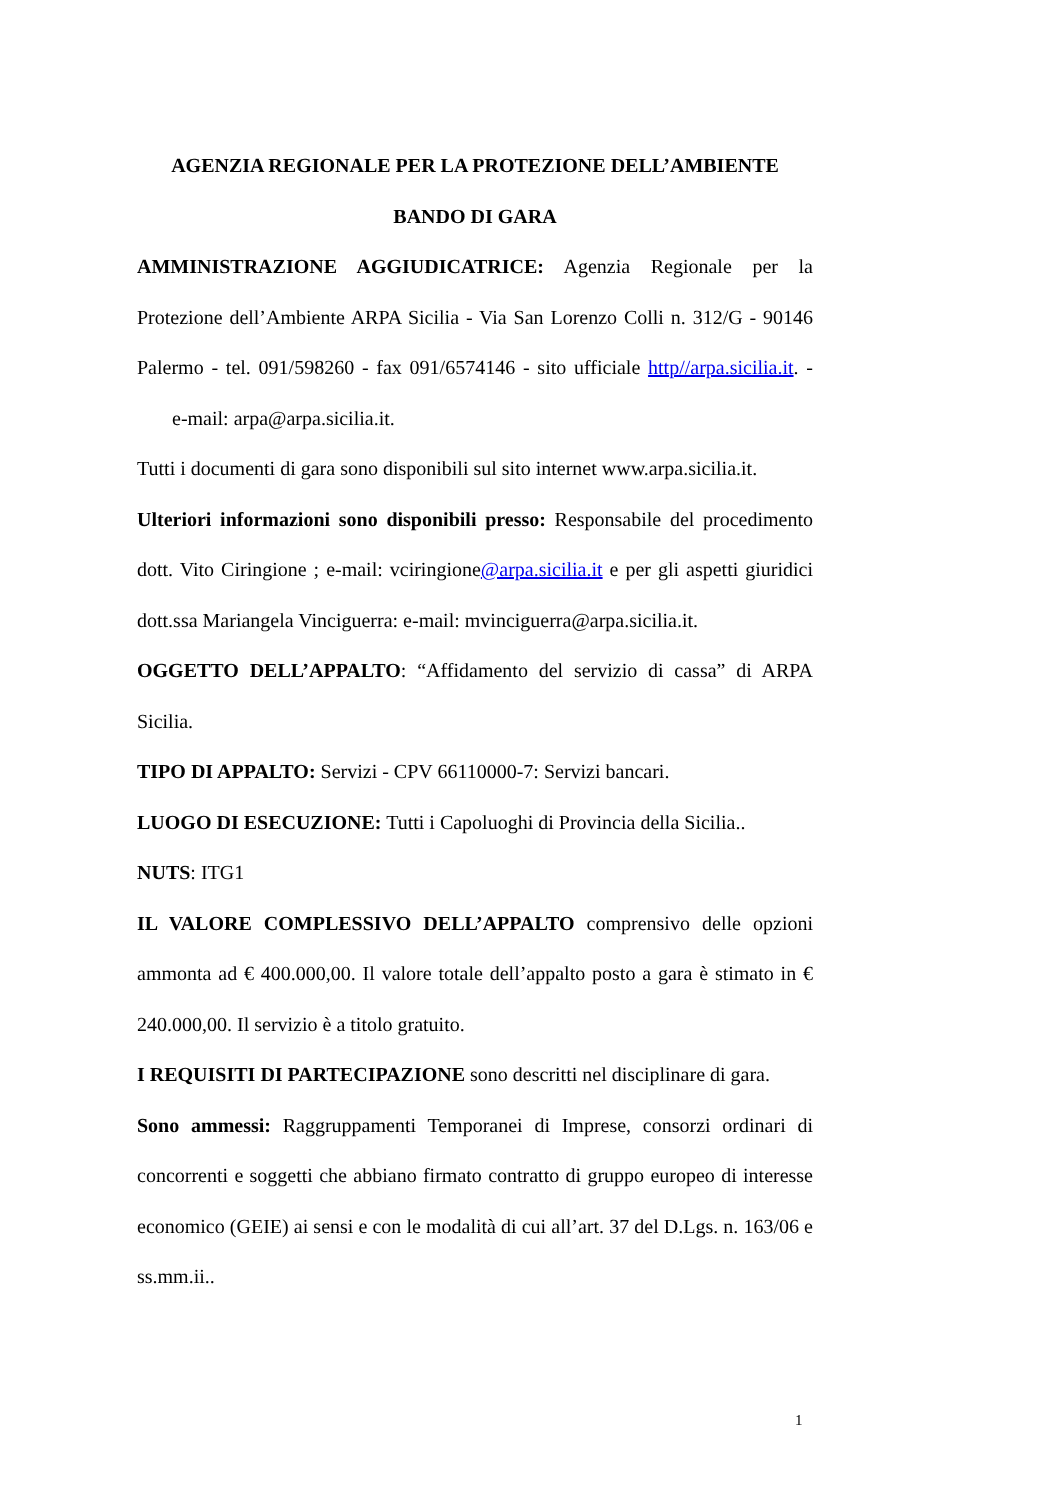AGENZIA REGIONALE PER LA PROTEZIONE DELL’AMBIENTE
BANDO DI GARA
AMMINISTRAZIONE AGGIUDICATRICE: Agenzia Regionale per la Protezione dell’Ambiente ARPA Sicilia - Via San Lorenzo Colli n. 312/G - 90146 Palermo - tel. 091/598260 - fax 091/6574146 - sito ufficiale http//arpa.sicilia.it. - e-mail: arpa@arpa.sicilia.it.
Tutti i documenti di gara sono disponibili sul sito internet www.arpa.sicilia.it.
Ulteriori informazioni sono disponibili presso: Responsabile del procedimento dott. Vito Ciringione ; e-mail: vciringione@arpa.sicilia.it e per gli aspetti giuridici dott.ssa Mariangela Vinciguerra: e-mail: mvinciguerra@arpa.sicilia.it.
OGGETTO DELL’APPALTO: “Affidamento del servizio di cassa” di ARPA Sicilia.
TIPO DI APPALTO: Servizi - CPV 66110000-7: Servizi bancari.
LUOGO DI ESECUZIONE: Tutti i Capoluoghi di Provincia della Sicilia..
NUTS: ITG1
IL VALORE COMPLESSIVO DELL’APPALTO comprensivo delle opzioni ammonta ad € 400.000,00. Il valore totale dell’appalto posto a gara è stimato in € 240.000,00. Il servizio è a titolo gratuito.
I REQUISITI DI PARTECIPAZIONE sono descritti nel disciplinare di gara.
Sono ammessi: Raggruppamenti Temporanei di Imprese, consorzi ordinari di concorrenti e soggetti che abbiano firmato contratto di gruppo europeo di interesse economico (GEIE) ai sensi e con le modalità di cui all’art. 37 del D.Lgs. n. 163/06 e ss.mm.ii..
1